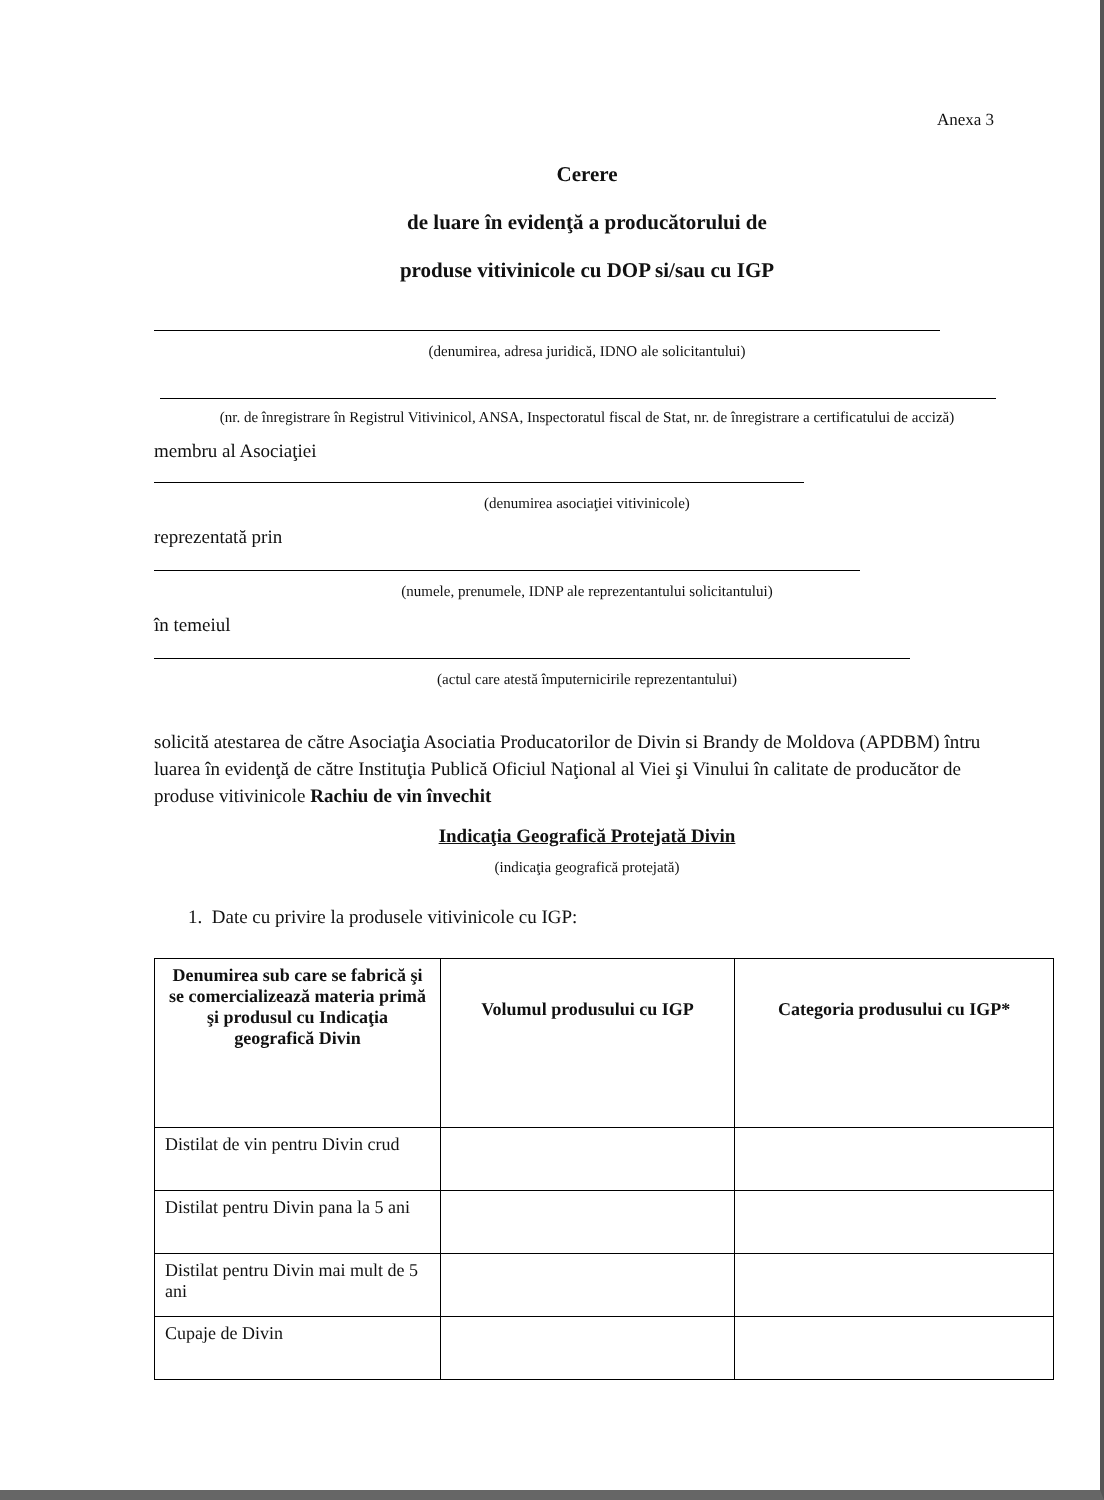Anexa 3
Cerere
de luare în evidenţă a producătorului de
produse vitivinicole cu DOP si/sau cu IGP
(denumirea, adresa juridică, IDNO ale solicitantului)
(nr. de înregistrare în Registrul Vitivinicol, ANSA, Inspectoratul fiscal de Stat, nr. de înregistrare a certificatului de acciză)
membru al Asociaţiei
(denumirea asociaţiei vitivinicole)
reprezentată prin
(numele, prenumele, IDNP ale reprezentantului solicitantului)
în temeiul
(actul care atestă împuternicirile reprezentantului)
solicită atestarea de către Asociaţia Asociatia Producatorilor de Divin si Brandy de Moldova (APDBM) întru luarea în evidenţă de către Instituţia Publică Oficiul Naţional al Viei şi Vinului în calitate de producător de produse vitivinicole Rachiu de vin învechit
Indicaţia Geografică Protejată Divin
(indicaţia geografică protejată)
1. Date cu privire la produsele vitivinicole cu IGP:
| Denumirea sub care se fabrică şi se comercializează materia primă şi produsul cu Indicaţia geografică Divin | Volumul produsului cu IGP | Categoria produsului cu IGP* |
| --- | --- | --- |
| Distilat de vin pentru Divin crud | | |
| Distilat pentru Divin pana la 5 ani | | |
| Distilat pentru Divin mai mult de 5 ani | | |
| Cupaje de Divin | | |